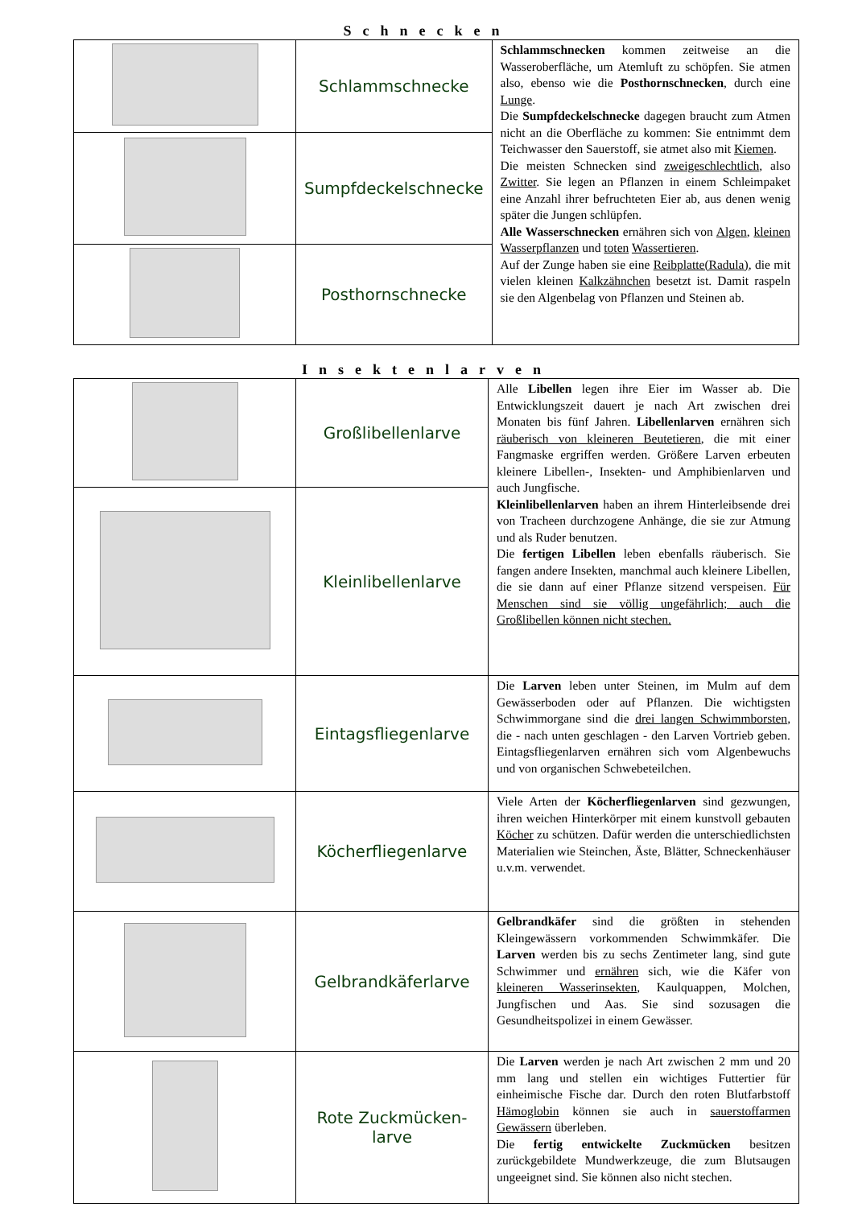Schnecken
| | Schlammschnecke | Schlammschnecken kommen zeitweise an die Wasseroberfläche, um Atemluft zu schöpfen. Sie atmen also, ebenso wie die Posthornschnecken , durch eine Lunge . Die Sumpfdeckelschnecke dagegen braucht zum Atmen nicht an die Oberfläche zu kommen: Sie entnimmt dem Teichwasser den Sauerstoff, sie atmet also mit Kiemen . Die meisten Schnecken sind zweigeschlechtlich , also Zwitter . Sie legen an Pflanzen in einem Schleimpaket eine Anzahl ihrer befruchteten Eier ab, aus denen wenig später die Jungen schlüpfen. Alle Wasserschnecken ernähren sich von Algen , kleinen Wasserpflanzen und toten Wassertieren . Auf der Zunge haben sie eine Reibplatte(Radula) , die mit vielen kleinen Kalkzähnchen besetzt ist. Damit raspeln sie den Algenbelag von Pflanzen und Steinen ab. |
| | Sumpfdeckelschnecke | |
| | Posthornschnecke | |
Insektenlarven
| | Großlibellenlarve | Alle Libellen legen ihre Eier im Wasser ab. Die Entwicklungszeit dauert je nach Art zwischen drei Monaten bis fünf Jahren. Libellenlarven ernähren sich räuberisch von kleineren Beutetieren , die mit einer Fangmaske ergriffen werden. Größere Larven erbeuten kleinere Libellen-, Insekten- und Amphibienlarven und auch Jungfische. Kleinlibellenlarven haben an ihrem Hinterleibsende drei von Tracheen durchzogene Anhänge, die sie zur Atmung und als Ruder benutzen. Die fertigen Libellen leben ebenfalls räuberisch. Sie fangen andere Insekten, manchmal auch kleinere Libellen, die sie dann auf einer Pflanze sitzend verspeisen. Für Menschen sind sie völlig ungefährlich; auch die Großlibellen können nicht stechen. |
| | Kleinlibellenlarve | |
| | Eintagsfliegenlarve | Die Larven leben unter Steinen, im Mulm auf dem Gewässerboden oder auf Pflanzen. Die wichtigsten Schwimmorgane sind die drei langen Schwimmborsten , die - nach unten geschlagen - den Larven Vortrieb geben. Eintagsfliegenlarven ernähren sich vom Algenbewuchs und von organischen Schwebeteilchen. |
| | Köcherfliegenlarve | Viele Arten der Köcherfliegenlarven sind gezwungen, ihren weichen Hinterkörper mit einem kunstvoll gebauten Köcher zu schützen. Dafür werden die unterschiedlichsten Materialien wie Steinchen, Äste, Blätter, Schneckenhäuser u.v.m. verwendet. |
| | Gelbrandkäferlarve | Gelbrandkäfer sind die größten in stehenden Kleingewässern vorkommenden Schwimmkäfer. Die Larven werden bis zu sechs Zentimeter lang, sind gute Schwimmer und ernähren sich, wie die Käfer von kleineren Wasserinsekten , Kaulquappen, Molchen, Jungfischen und Aas. Sie sind sozusagen die Gesundheitspolizei in einem Gewässer. |
| | Rote Zuckmücken- larve | Die Larven werden je nach Art zwischen 2 mm und 20 mm lang und stellen ein wichtiges Futtertier für einheimische Fische dar. Durch den roten Blutfarbstoff Hämoglobin können sie auch in sauerstoffarmen Gewässern überleben. Die fertig entwickelte Zuckmücken besitzen zurückgebildete Mundwerkzeuge, die zum Blutsaugen ungeeignet sind. Sie können also nicht stechen. |